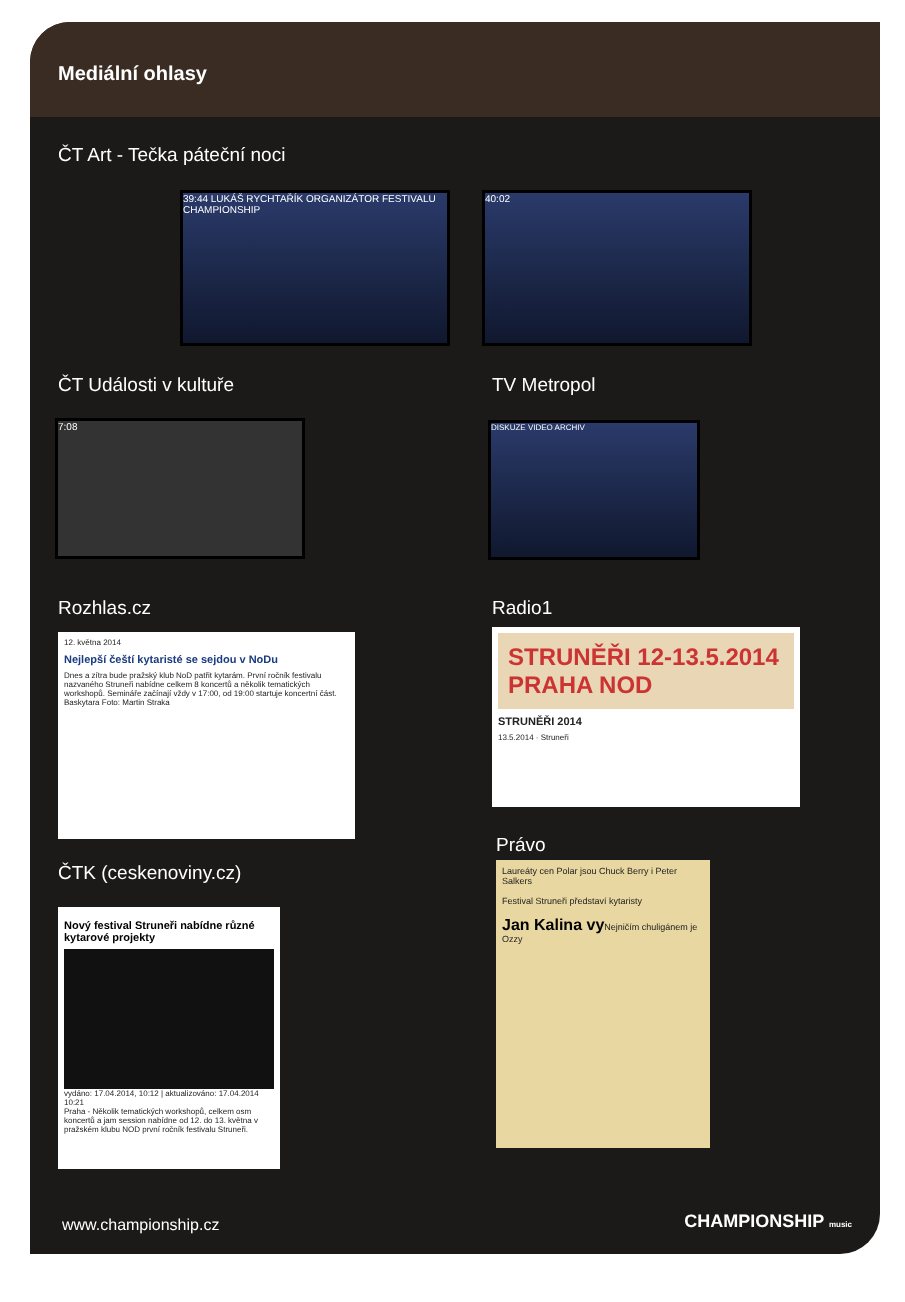Mediální ohlasy
ČT Art - Tečka páteční noci
39:44 LUKÁŠ RYCHTAŘÍK ORGANIZÁTOR FESTIVALU CHAMPIONSHIP
40:02
ČT Události v kultuře TV Metropol
7:08 DISKUZE VIDEO ARCHIV
Rozhlas.cz Radio1
12. května 2014
Nejlepší čeští kytaristé se sejdou v NoDu
Dnes a zítra bude pražský klub NoD patřit kytarám. První ročník festivalu nazvaného Struneři nabídne celkem 8 koncertů a několik tematických workshopů. Semináře začínají vždy v 17:00, od 19:00 startuje koncertní část. Baskytara Foto: Martin Straka
STRUNĚŘI 12-13.5.2014 PRAHA NOD
STRUNĚŘI 2014
13.5.2014 · Struneři
ČTK (ceskenoviny.cz)
Právo
Nový festival Struneři nabídne různé kytarové projekty
vydáno: 17.04.2014, 10:12 | aktualizováno: 17.04.2014 10:21
Praha - Několik tematických workshopů, celkem osm koncertů a jam session nabídne od 12. do 13. května v pražském klubu NOD první ročník festivalu Struneři.
Laureáty cen Polar jsou Chuck Berry i Peter Salkers
Festival Struneři představí kytaristy
Jan Kalina vy Nejničím chuligánem je Ozzy
www.championship.cz CHAMPIONSHIP music